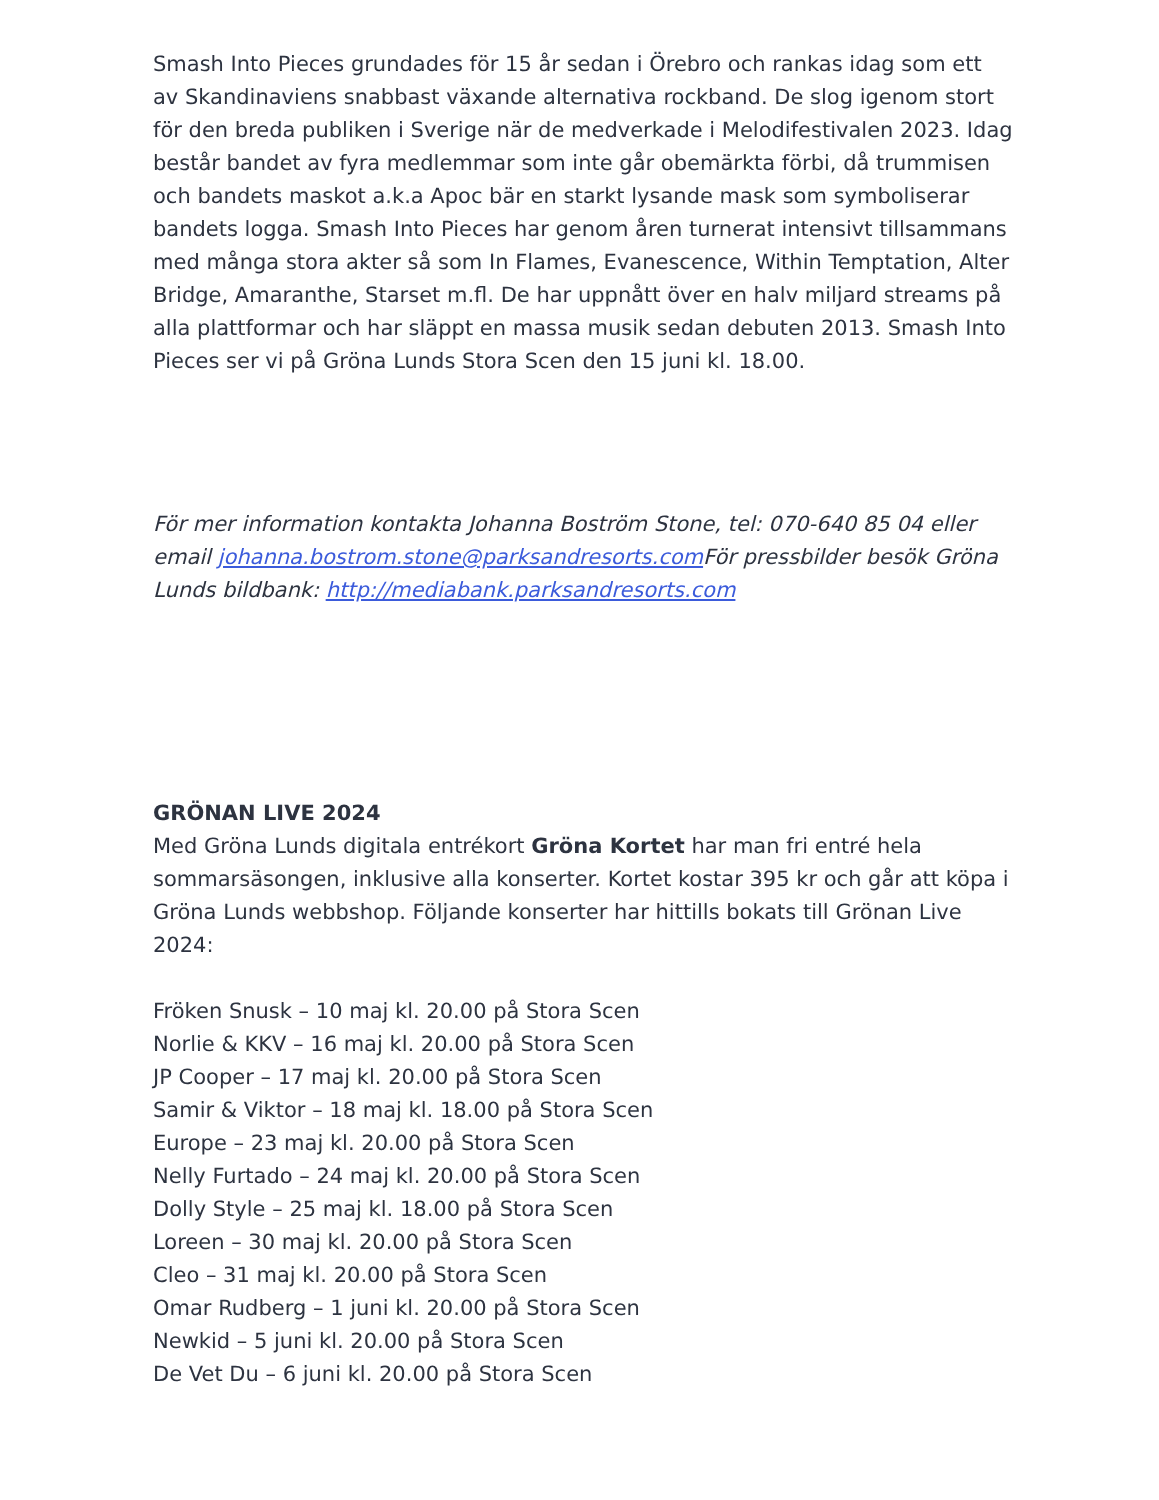Smash Into Pieces grundades för 15 år sedan i Örebro och rankas idag som ett av Skandinaviens snabbast växande alternativa rockband. De slog igenom stort för den breda publiken i Sverige när de medverkade i Melodifestivalen 2023. Idag består bandet av fyra medlemmar som inte går obemärkta förbi, då trummisen och bandets maskot a.k.a Apoc bär en starkt lysande mask som symboliserar bandets logga. Smash Into Pieces har genom åren turnerat intensivt tillsammans med många stora akter så som In Flames, Evanescence, Within Temptation, Alter Bridge, Amaranthe, Starset m.fl. De har uppnått över en halv miljard streams på alla plattformar och har släppt en massa musik sedan debuten 2013. Smash Into Pieces ser vi på Gröna Lunds Stora Scen den 15 juni kl. 18.00.
För mer information kontakta Johanna Boström Stone, tel: 070-640 85 04 eller email johanna.bostrom.stone@parksandresorts.com För pressbilder besök Gröna Lunds bildbank: http://mediabank.parksandresorts.com
GRÖNAN LIVE 2024
Med Gröna Lunds digitala entrékort Gröna Kortet har man fri entré hela sommarsäsongen, inklusive alla konserter. Kortet kostar 395 kr och går att köpa i Gröna Lunds webbshop. Följande konserter har hittills bokats till Grönan Live 2024:
Fröken Snusk – 10 maj kl. 20.00 på Stora Scen
Norlie & KKV – 16 maj kl. 20.00 på Stora Scen
JP Cooper – 17 maj kl. 20.00 på Stora Scen
Samir & Viktor – 18 maj kl. 18.00 på Stora Scen
Europe – 23 maj kl. 20.00 på Stora Scen
Nelly Furtado – 24 maj kl. 20.00 på Stora Scen
Dolly Style – 25 maj kl. 18.00 på Stora Scen
Loreen – 30 maj kl. 20.00 på Stora Scen
Cleo – 31 maj kl. 20.00 på Stora Scen
Omar Rudberg – 1 juni kl. 20.00 på Stora Scen
Newkid – 5 juni kl. 20.00 på Stora Scen
De Vet Du – 6 juni kl. 20.00 på Stora Scen